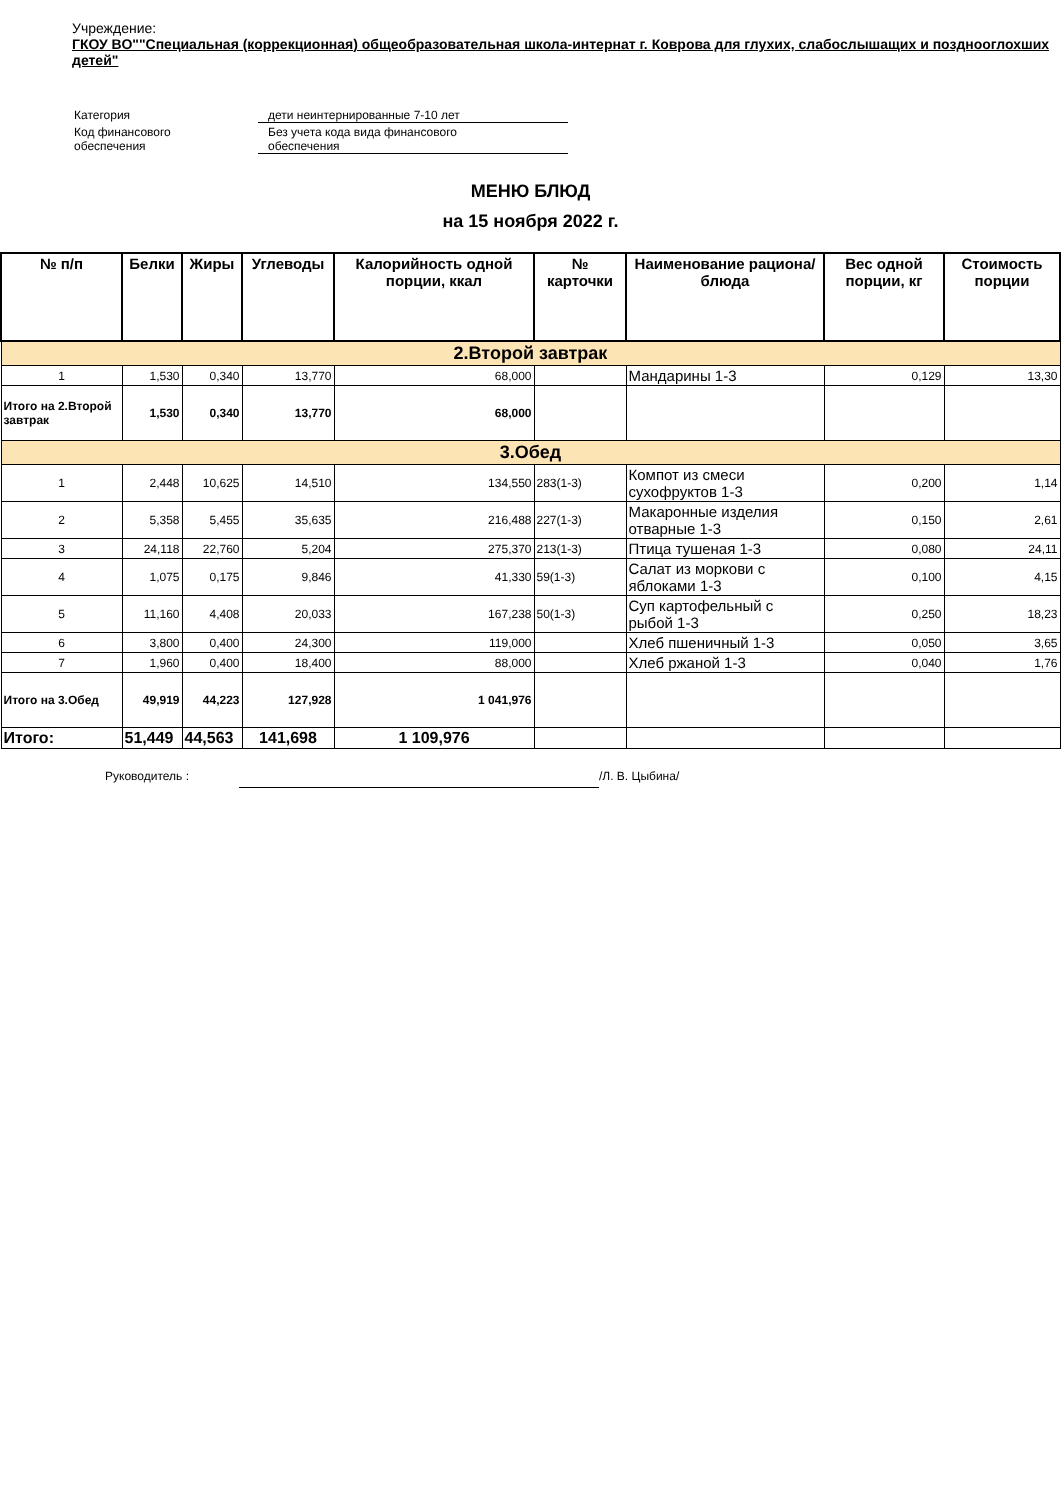Учреждение:
ГКОУ ВО""Специальная (коррекционная) общеобразовательная школа-интернат г. Коврова для глухих, слабослышащих и позднооглохших детей"
| Категория | дети неинтернированные 7-10 лет |
| Код финансового обеспечения | Без учета кода вида финансового обеспечения |
МЕНЮ БЛЮД
на 15 ноября 2022 г.
| № п/п | Белки | Жиры | Углеводы | Калорийность одной порции, ккал | № карточки | Наименование рациона/ блюда | Вес одной порции, кг | Стоимость порции |
| --- | --- | --- | --- | --- | --- | --- | --- | --- |
| 2.Второй завтрак | | | | | | | | |
| 1 | 1,530 | 0,340 | 13,770 | 68,000 | | Мандарины 1-3 | 0,129 | 13,30 |
| Итого на 2.Второй завтрак | 1,530 | 0,340 | 13,770 | 68,000 | | | | |
| 3.Обед | | | | | | | | |
| 1 | 2,448 | 10,625 | 14,510 | 134,550 | 283(1-3) | Компот из смеси сухофруктов 1-3 | 0,200 | 1,14 |
| 2 | 5,358 | 5,455 | 35,635 | 216,488 | 227(1-3) | Макаронные изделия отварные 1-3 | 0,150 | 2,61 |
| 3 | 24,118 | 22,760 | 5,204 | 275,370 | 213(1-3) | Птица тушеная 1-3 | 0,080 | 24,11 |
| 4 | 1,075 | 0,175 | 9,846 | 41,330 | 59(1-3) | Салат из моркови с яблоками 1-3 | 0,100 | 4,15 |
| 5 | 11,160 | 4,408 | 20,033 | 167,238 | 50(1-3) | Суп картофельный с рыбой 1-3 | 0,250 | 18,23 |
| 6 | 3,800 | 0,400 | 24,300 | 119,000 | | Хлеб пшеничный 1-3 | 0,050 | 3,65 |
| 7 | 1,960 | 0,400 | 18,400 | 88,000 | | Хлеб ржаной 1-3 | 0,040 | 1,76 |
| Итого на 3.Обед | 49,919 | 44,223 | 127,928 | 1 041,976 | | | | |
| Итого: | 51,449 | 44,563 | 141,698 | 1 109,976 | | | | |
Руководитель : /Л. В. Цыбина/